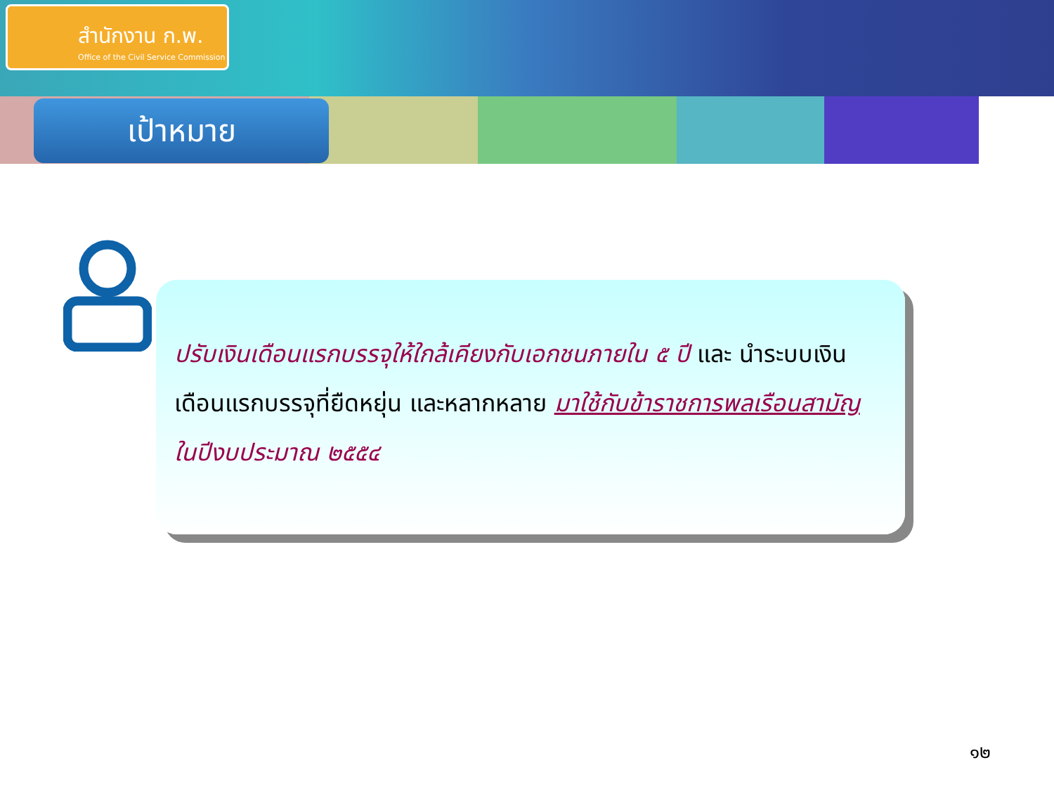สำนักงาน ก.พ.
Office of the Civil Service Commission
เป้าหมาย
ปรับเงินเดือนแรกบรรจุให้ใกล้เคียงกับเอกชนภายใน ๕ ปี และ นำระบบเงินเดือนแรกบรรจุที่ยืดหยุ่น และหลากหลาย มาใช้กับข้าราชการพลเรือนสามัญ ในปีงบประมาณ ๒๕๕๔
๑๒